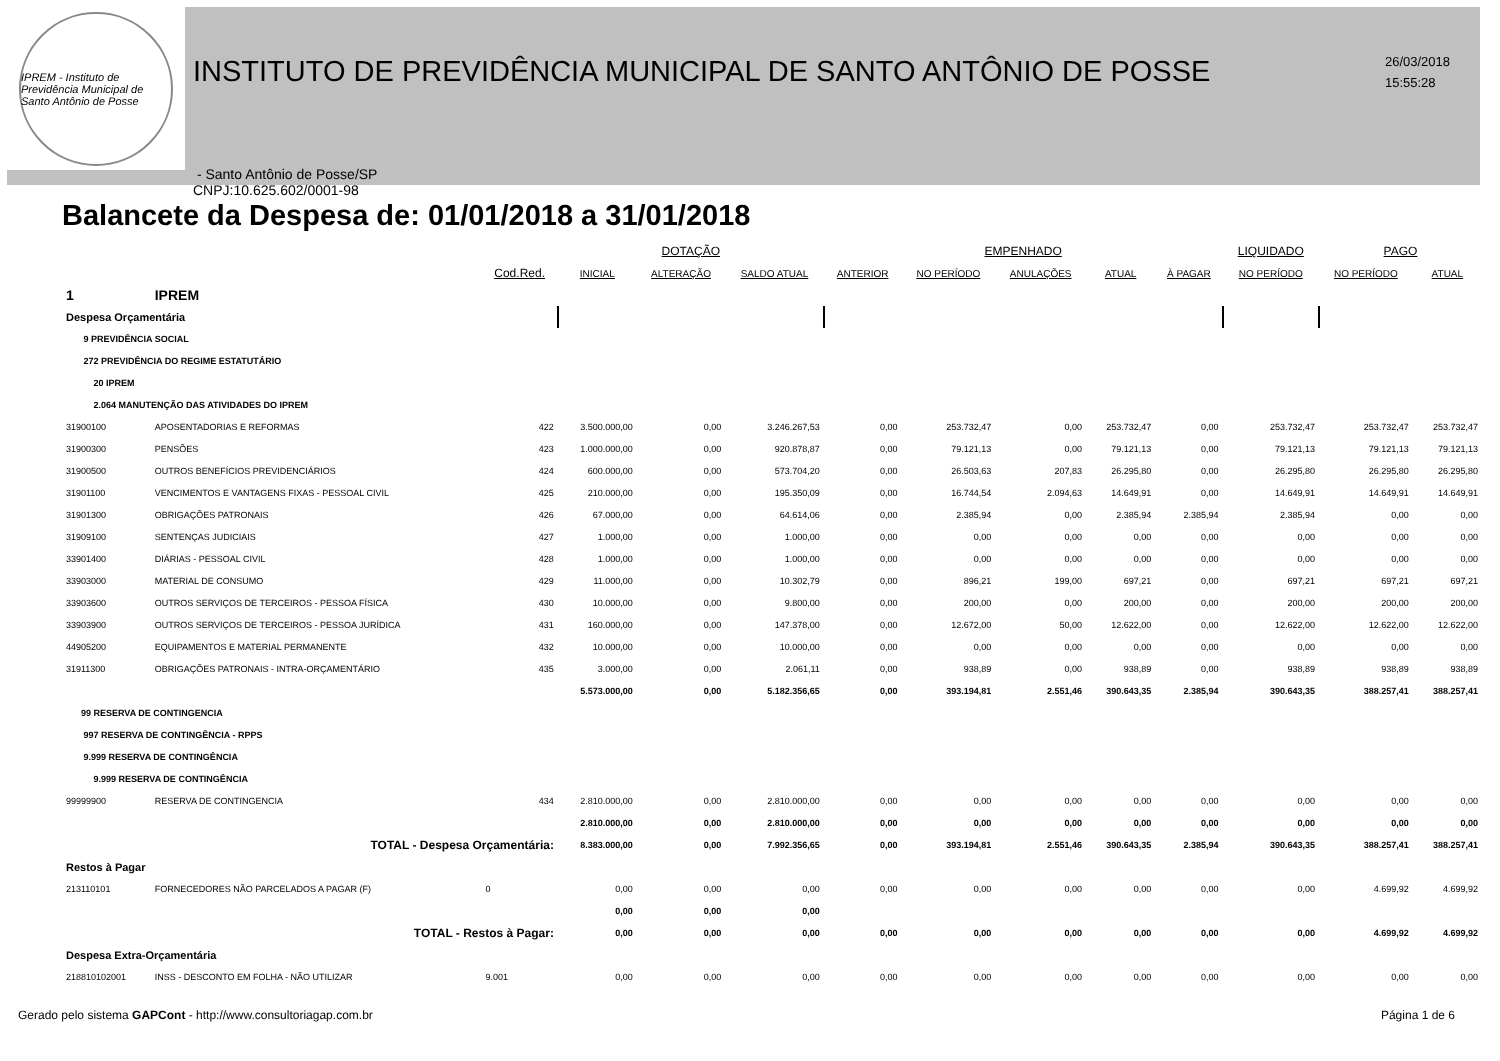IPREM - Instituto de Previdência Municipal de Santo Antônio de Posse
INSTITUTO DE PREVIDÊNCIA MUNICIPAL DE SANTO ANTÔNIO DE POSSE
- Santo Antônio de Posse/SP
CNPJ:10.625.602/0001-98
26/03/2018
15:55:28
Balancete da Despesa de: 01/01/2018 a 31/01/2018
| | | | DOTAÇÃO | | | EMPENHADO | | | | | LIQUIDADO | PAGO | |
| --- | --- | --- | --- | --- | --- | --- | --- | --- | --- | --- | --- | --- | --- |
| | | Cod.Red. | INICIAL | ALTERAÇÃO | SALDO ATUAL | ANTERIOR | NO PERÍODO | ANULAÇÕES | ATUAL | À PAGAR | NO PERÍODO | NO PERÍODO | ATUAL |
| 1 | IPREM | | | | | | | | | | | | |
| Despesa Orçamentária | | | | | | | | | | | | | |
| 9 PREVIDÊNCIA SOCIAL | | | | | | | | | | | | | |
| 272 PREVIDÊNCIA DO REGIME ESTATUTÁRIO | | | | | | | | | | | | | |
| 20 IPREM | | | | | | | | | | | | | |
| 2.064 MANUTENÇÃO DAS ATIVIDADES DO IPREM | | | | | | | | | | | | | |
| 31900100 | APOSENTADORIAS E REFORMAS | 422 | 3.500.000,00 | 0,00 | 3.246.267,53 | 0,00 | 253.732,47 | 0,00 | 253.732,47 | 0,00 | 253.732,47 | 253.732,47 | 253.732,47 |
| 31900300 | PENSÕES | 423 | 1.000.000,00 | 0,00 | 920.878,87 | 0,00 | 79.121,13 | 0,00 | 79.121,13 | 0,00 | 79.121,13 | 79.121,13 | 79.121,13 |
| 31900500 | OUTROS BENEFÍCIOS PREVIDENCIÁRIOS | 424 | 600.000,00 | 0,00 | 573.704,20 | 0,00 | 26.503,63 | 207,83 | 26.295,80 | 0,00 | 26.295,80 | 26.295,80 | 26.295,80 |
| 31901100 | VENCIMENTOS E VANTAGENS FIXAS - PESSOAL CIVIL | 425 | 210.000,00 | 0,00 | 195.350,09 | 0,00 | 16.744,54 | 2.094,63 | 14.649,91 | 0,00 | 14.649,91 | 14.649,91 | 14.649,91 |
| 31901300 | OBRIGAÇÕES PATRONAIS | 426 | 67.000,00 | 0,00 | 64.614,06 | 0,00 | 2.385,94 | 0,00 | 2.385,94 | 2.385,94 | 2.385,94 | 0,00 | 0,00 |
| 31909100 | SENTENÇAS JUDICIAIS | 427 | 1.000,00 | 0,00 | 1.000,00 | 0,00 | 0,00 | 0,00 | 0,00 | 0,00 | 0,00 | 0,00 | 0,00 |
| 33901400 | DIÁRIAS - PESSOAL CIVIL | 428 | 1.000,00 | 0,00 | 1.000,00 | 0,00 | 0,00 | 0,00 | 0,00 | 0,00 | 0,00 | 0,00 | 0,00 |
| 33903000 | MATERIAL DE CONSUMO | 429 | 11.000,00 | 0,00 | 10.302,79 | 0,00 | 896,21 | 199,00 | 697,21 | 0,00 | 697,21 | 697,21 | 697,21 |
| 33903600 | OUTROS SERVIÇOS DE TERCEIROS - PESSOA FÍSICA | 430 | 10.000,00 | 0,00 | 9.800,00 | 0,00 | 200,00 | 0,00 | 200,00 | 0,00 | 200,00 | 200,00 | 200,00 |
| 33903900 | OUTROS SERVIÇOS DE TERCEIROS - PESSOA JURÍDICA | 431 | 160.000,00 | 0,00 | 147.378,00 | 0,00 | 12.672,00 | 50,00 | 12.622,00 | 0,00 | 12.622,00 | 12.622,00 | 12.622,00 |
| 44905200 | EQUIPAMENTOS E MATERIAL PERMANENTE | 432 | 10.000,00 | 0,00 | 10.000,00 | 0,00 | 0,00 | 0,00 | 0,00 | 0,00 | 0,00 | 0,00 | 0,00 |
| 31911300 | OBRIGAÇÕES PATRONAIS - INTRA-ORÇAMENTÁRIO | 435 | 3.000,00 | 0,00 | 2.061,11 | 0,00 | 938,89 | 0,00 | 938,89 | 0,00 | 938,89 | 938,89 | 938,89 |
| | | | 5.573.000,00 | 0,00 | 5.182.356,65 | 0,00 | 393.194,81 | 2.551,46 | 390.643,35 | 2.385,94 | 390.643,35 | 388.257,41 | 388.257,41 |
| 99 RESERVA DE CONTINGENCIA | | | | | | | | | | | | | |
| 997 RESERVA DE CONTINGÊNCIA - RPPS | | | | | | | | | | | | | |
| 9.999 RESERVA DE CONTINGÊNCIA | | | | | | | | | | | | | |
| 9.999 RESERVA DE CONTINGÊNCIA | | | | | | | | | | | | | |
| 99999900 | RESERVA DE CONTINGENCIA | 434 | 2.810.000,00 | 0,00 | 2.810.000,00 | 0,00 | 0,00 | 0,00 | 0,00 | 0,00 | 0,00 | 0,00 | 0,00 |
| | | | 2.810.000,00 | 0,00 | 2.810.000,00 | 0,00 | 0,00 | 0,00 | 0,00 | 0,00 | 0,00 | 0,00 | 0,00 |
| TOTAL - Despesa Orçamentária: | | | 8.383.000,00 | 0,00 | 7.992.356,65 | 0,00 | 393.194,81 | 2.551,46 | 390.643,35 | 2.385,94 | 390.643,35 | 388.257,41 | 388.257,41 |
| Restos à Pagar | | | | | | | | | | | | | |
| 213110101 | FORNECEDORES NÃO PARCELADOS A PAGAR (F) | 0 | 0,00 | 0,00 | 0,00 | 0,00 | 0,00 | 0,00 | 0,00 | 0,00 | 0,00 | 4.699,92 | 4.699,92 |
| | | | 0,00 | 0,00 | 0,00 | | | | | | | | |
| TOTAL - Restos à Pagar: | | | 0,00 | 0,00 | 0,00 | 0,00 | 0,00 | 0,00 | 0,00 | 0,00 | 0,00 | 4.699,92 | 4.699,92 |
| Despesa Extra-Orçamentária | | | | | | | | | | | | | |
| 218810102001 | INSS - DESCONTO EM FOLHA - NÃO UTILIZAR | 9.001 | 0,00 | 0,00 | 0,00 | 0,00 | 0,00 | 0,00 | 0,00 | 0,00 | 0,00 | 0,00 | 0,00 |
Gerado pelo sistema GAPCont - http://www.consultoriagap.com.br Página 1 de 6